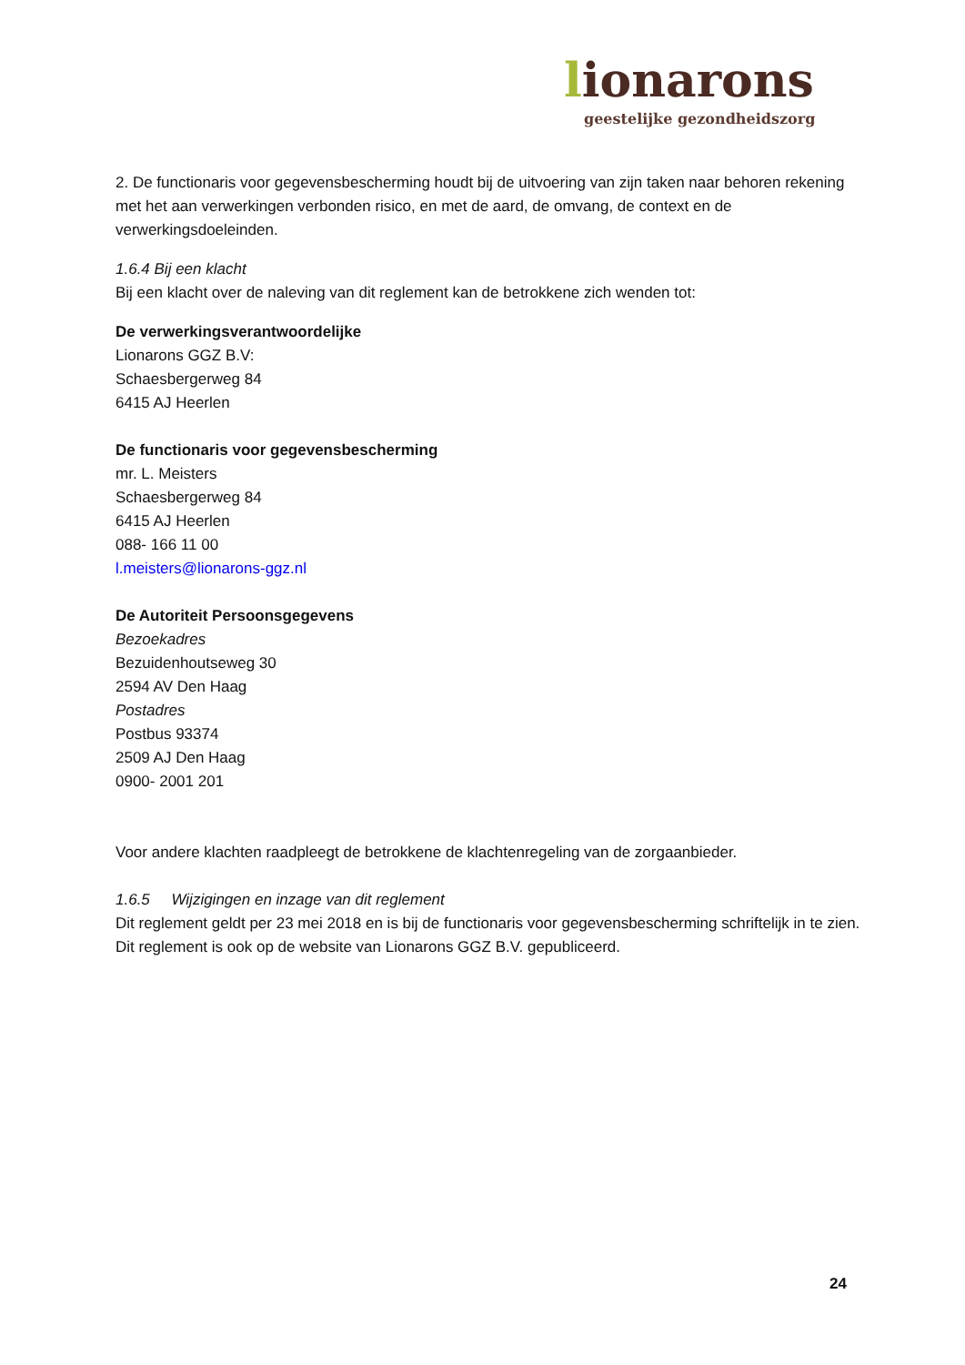lionarons
geestelijke gezondheidszorg
2. De functionaris voor gegevensbescherming houdt bij de uitvoering van zijn taken naar behoren rekening met het aan verwerkingen verbonden risico, en met de aard, de omvang, de context en de verwerkingsdoeleinden.
1.6.4 Bij een klacht
Bij een klacht over de naleving van dit reglement kan de betrokkene zich wenden tot:
De verwerkingsverantwoordelijke
Lionarons GGZ B.V:
Schaesbergerweg 84
6415 AJ Heerlen
De functionaris voor gegevensbescherming
mr. L. Meisters
Schaesbergerweg 84
6415 AJ Heerlen
088- 166 11 00
l.meisters@lionarons-ggz.nl
De Autoriteit Persoonsgegevens
Bezoekadres
Bezuidenhoutseweg 30
2594 AV Den Haag
Postadres
Postbus 93374
2509 AJ Den Haag
0900- 2001 201
Voor andere klachten raadpleegt de betrokkene de klachtenregeling van de zorgaanbieder.
1.6.5 Wijzigingen en inzage van dit reglement
Dit reglement geldt per 23 mei 2018 en is bij de functionaris voor gegevensbescherming schriftelijk in te zien. Dit reglement is ook op de website van Lionarons GGZ B.V. gepubliceerd.
24